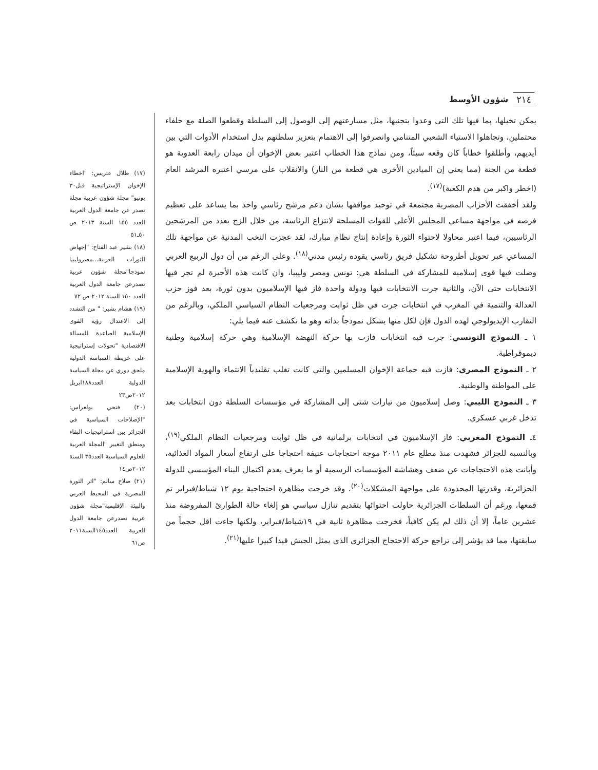شؤون الأوسط ٢١٤
يمكن تخيلها، بما فيها تلك التي وعدوا بتجنبها، مثل مسارعتهم إلى الوصول إلى السلطة وقطعوا الصلة مع حلفاء محتملين، وتجاهلوا الاستياء الشعبي المتنامي وانصرفوا إلى الاهتمام بتعزيز سلطتهم بدل استخدام الأدوات التي بين أيديهم، وأطلقوا خطاباً كان وقعه سيئاً، ومن نماذج هذا الخطاب اعتبر بعض الإخوان أن ميدان رابعة العدوية هو قطعة من الجنة (مما يعني إن الميادين الأخرى هي قطعة من النار) والانقلاب على مرسي اعتبره المرشد العام (اخطر واكبر من هدم الكعبة)<sup>(١٧)</sup>.
ولقد أخفقت الأحزاب المصرية مجتمعة في توحيد مواقفها بشان دعم مرشح رئاسي واحد بما يساعد على تعظيم فرصه في مواجهة مساعي المجلس الأعلى للقوات المسلحة لانتزاع الرئاسة، من خلال الزج بعدد من المرشحين الرئاسيين، فيما اعتبر محاولا لاحتواء الثورة وإعادة إنتاج نظام مبارك، لقد عجزت النخب المدنية عن مواجهة تلك المساعي عبر تحويل أطروحة تشكيل فريق رئاسي يقوده رئيس مدني<sup>(١٨)</sup>. وعلى الرغم من أن دول الربيع العربي وصلت فيها قوى إسلامية للمشاركة في السلطة هي: تونس ومصر وليبيا، وان كانت هذه الأخيرة لم تجر فيها الانتخابات حتى الآن، والثانية جرت الانتخابات فيها ودولة واحدة فاز فيها الإسلاميون بدون ثورة، بعد فوز حزب العدالة والتنمية في المغرب في انتخابات جرت في ظل ثوابت ومرجعيات النظام السياسي الملكي، وبالرغم من التقارب الإيديولوجي لهذه الدول فإن لكل منها يشكل نموذجاً بذاته وهو ما نكشف عنه فيما يلي:
١ ـ النموذج التونسي: جرت فيه انتخابات فازت بها حركة النهضة الإسلامية وهي حركة إسلامية وطنية ديموقراطية.
٢ ـ النموذج المصري: فازت فيه جماعة الإخوان المسلمين والتي كانت تغلب تقليدياً الانتماء والهوية الإسلامية على المواطنة والوطنية.
٣ ـ النموذج الليبي: وصل إسلاميون من تيارات شتى إلى المشاركة في مؤسسات السلطة دون انتخابات بعد تدخل غربي عسكري.
٤ـ النموذج المغربي: فاز الإسلاميون في انتخابات برلمانية في ظل ثوابت ومرجعيات النظام الملكي<sup>(١٩)</sup>، وبالنسبة للجزائر فشهدت منذ مطلع عام ٢٠١١ موجة احتجاجات عنيفة احتجاجا على ارتفاع أسعار المواد الغذائية، وأبانت هذه الاحتجاجات عن ضعف وهشاشة المؤسسات الرسمية أو ما يعرف بعدم اكتمال البناء المؤسسي للدولة الجزائرية، وقدرتها المحدودة على مواجهة المشكلات<sup>(٢٠)</sup>. وقد خرجت مظاهرة احتجاجية يوم ١٢ شباط/فبراير تم قمعها، ورغم أن السلطات الجزائرية حاولت احتوائها بتقديم تنازل سياسي هو إلغاء حالة الطوارئ المفروضة منذ عشرين عاماً، إلا أن ذلك لم يكن كافياً، فخرجت مظاهرة ثانية في ١٩شباط/فبراير، ولكنها جاءت اقل حجماً من سابقتها، مما قد يؤشر إلى تراجع حركة الاحتجاج الجزائري الذي يمثل الجيش قيدا كبيرا عليها<sup>(٢١)</sup>.
(١٧) طلال عتريس: "اخطاء الإخوان الإستراتيجية قبل٣٠ يونيو" مجلة شؤون عربية مجلة تصدر عن جامعة الدول العربية العدد ١٥٥ السنة ٢٠١٣ ص ٥٠ـ٥١
(١٨) بشير عبد الفتاح: "إجهاض الثورات العربية...مصروليبيا نموذجا"مجلة شؤون عربية تصدرعن جامعة الدول العربية العدد ١٥٠ السنة ٢٠١٢ ص ٧٢
(١٩) هشام بشير: " من التشدد إلى الاعتدال رؤية القوى الإسلامية الصاعدة للمسالة الاقتصادية "تحولات إستراتيجية على خريطة السياسة الدولية ملحق دوري عن مجلة السياسة الدولية العدد١٨٨ابريل ٢٠١٢ص٢٣
(٢٠) فتحي بولعراس: "الإصلاحات السياسية في الجزائر بين استراتيجيات البقاء ومنطق التغيير "المجلة العربية للعلوم السياسية العدد٣٥ السنة ٢٠١٢ص١٤
(٢١) صلاح سالم: "اثر الثورة المصرية في المحيط العربي والبيئة الإقليمية"مجلة شؤون عربية تصدرعن جامعة الدول العربية العدد١٤٥السنة٢٠١١ ص٦١